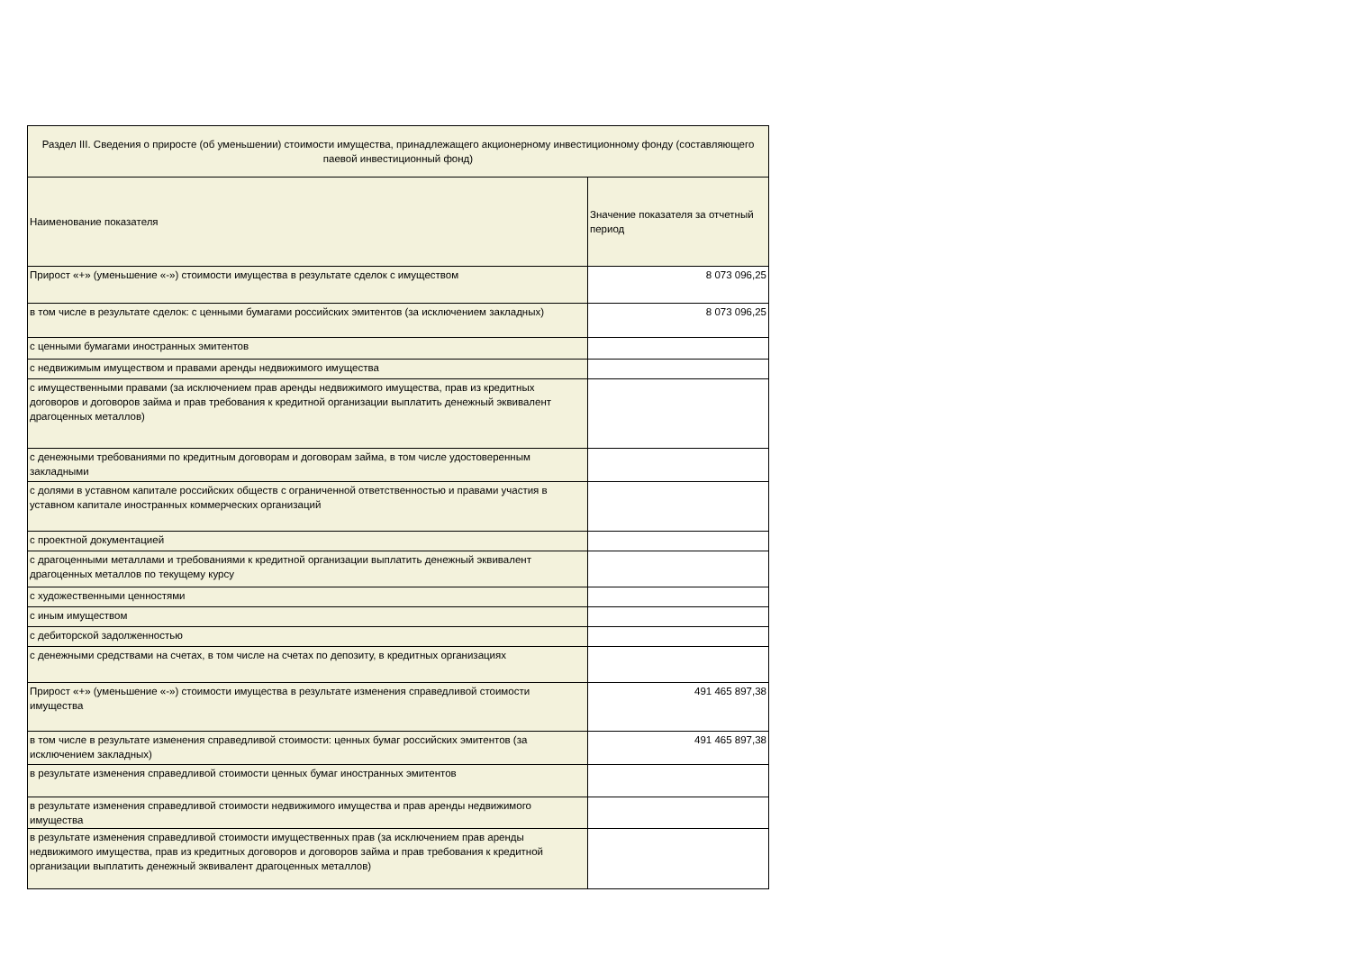| Раздел III. Сведения о приросте (об уменьшении) стоимости имущества, принадлежащего акционерному инвестиционному фонду (составляющего паевой инвестиционный фонд) | |
| --- | --- |
| Наименование показателя | Значение показателя за отчетный период |
| Прирост «+» (уменьшение «-») стоимости имущества в результате сделок с имуществом | 8 073 096,25 |
| в том числе в результате сделок: с ценными бумагами российских эмитентов (за исключением закладных) | 8 073 096,25 |
| с ценными бумагами иностранных эмитентов | |
| с недвижимым имуществом и правами аренды недвижимого имущества | |
| с имущественными правами (за исключением прав аренды недвижимого имущества, прав из кредитных договоров и договоров займа и прав требования к кредитной организации выплатить денежный эквивалент драгоценных металлов) | |
| с денежными требованиями по кредитным договорам и договорам займа, в том числе удостоверенным закладными | |
| с долями в уставном капитале российских обществ с ограниченной ответственностью и правами участия в уставном капитале иностранных коммерческих организаций | |
| с проектной документацией | |
| с драгоценными металлами и требованиями к кредитной организации выплатить денежный эквивалент драгоценных металлов по текущему курсу | |
| с художественными ценностями | |
| с иным имуществом | |
| с дебиторской задолженностью | |
| с денежными средствами на счетах, в том числе на счетах по депозиту, в кредитных организациях | |
| Прирост «+» (уменьшение «-») стоимости имущества в результате изменения справедливой стоимости имущества | 491 465 897,38 |
| в том числе в результате изменения справедливой стоимости: ценных бумаг российских эмитентов (за исключением закладных) | 491 465 897,38 |
| в результате изменения справедливой стоимости ценных бумаг иностранных эмитентов | |
| в результате изменения справедливой стоимости недвижимого имущества и прав аренды недвижимого имущества | |
| в результате изменения справедливой стоимости имущественных прав (за исключением прав аренды недвижимого имущества, прав из кредитных договоров и договоров займа и прав требования к кредитной организации выплатить денежный эквивалент драгоценных металлов) | |